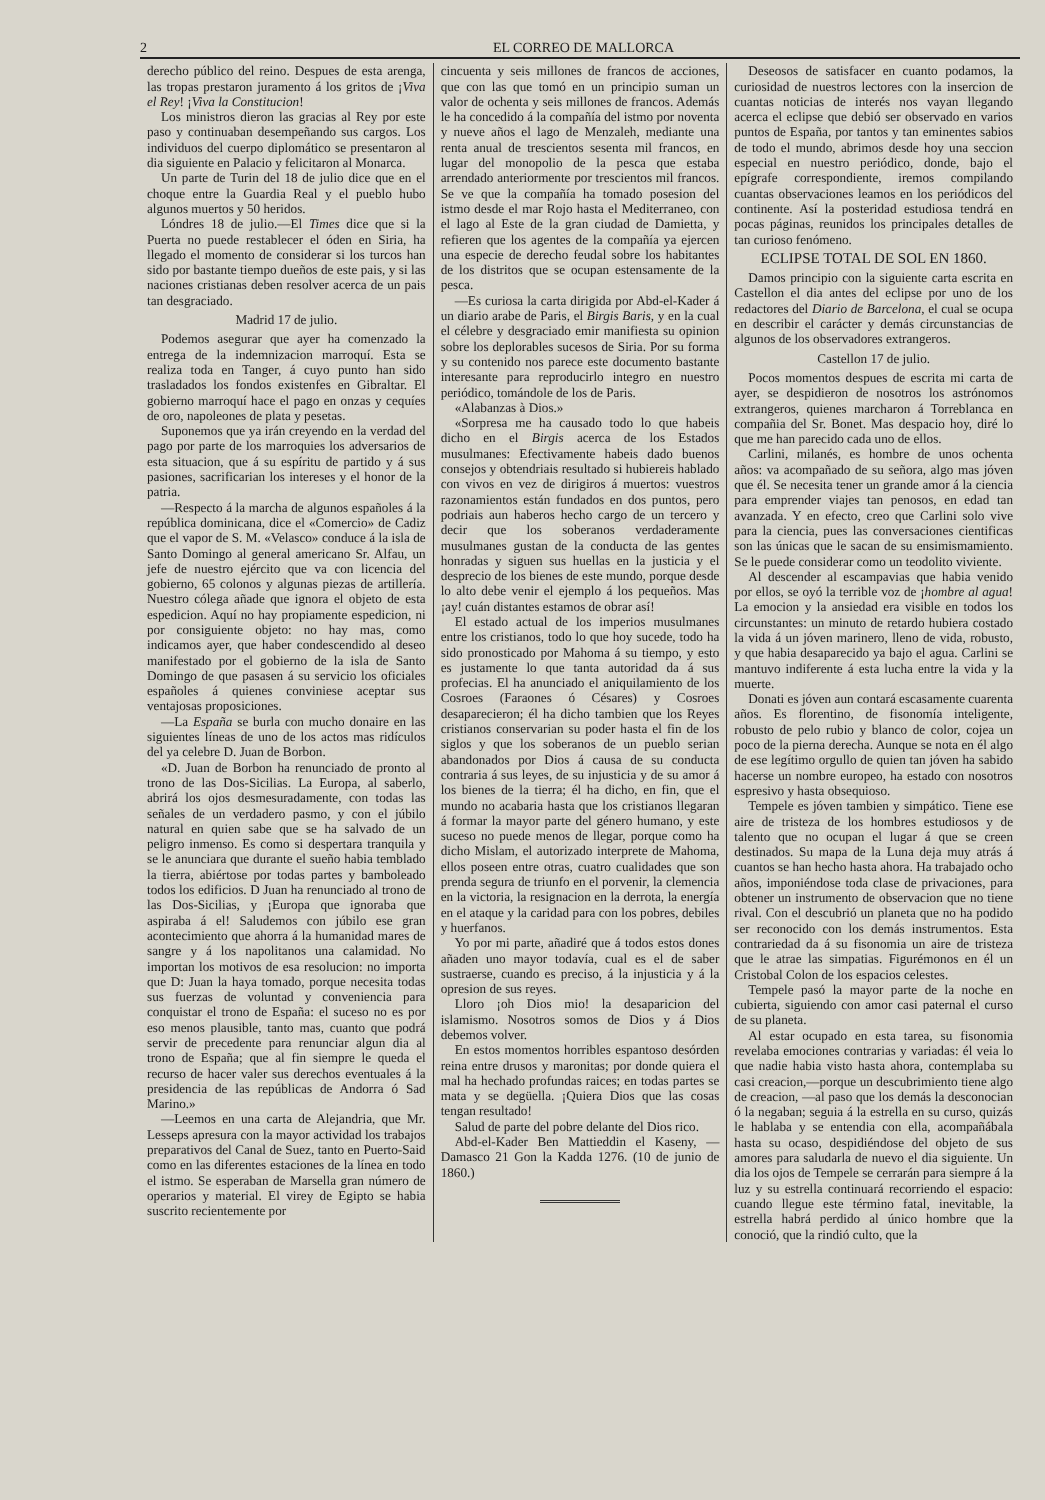2 EL CORREO DE MALLORCA
derecho público del reino. Despues de esta arenga, las tropas prestaron juramento á los gritos de ¡Viva el Rey! ¡Viva la Constitucion!
Los ministros dieron las gracias al Rey por este paso y continuaban desempeñando sus cargos. Los individuos del cuerpo diplomático se presentaron al dia siguiente en Palacio y felicitaron al Monarca.
Un parte de Turin del 18 de julio dice que en el choque entre la Guardia Real y el pueblo hubo algunos muertos y 50 heridos.
Lóndres 18 de julio.—El Times dice que si la Puerta no puede restablecer el óden en Siria, ha llegado el momento de considerar si los turcos han sido por bastante tiempo dueños de este pais, y si las naciones cristianas deben resolver acerca de un pais tan desgraciado.
Madrid 17 de julio.
Podemos asegurar que ayer ha comenzado la entrega de la indemnizacion marroquí. Esta se realiza toda en Tanger, á cuyo punto han sido trasladados los fondos existenfes en Gibraltar. El gobierno marroquí hace el pago en onzas y cequíes de oro, napoleones de plata y pesetas.
Suponemos que ya irán creyendo en la verdad del pago por parte de los marroquies los adversarios de esta situacion, que á su espíritu de partido y á sus pasiones, sacrificarian los intereses y el honor de la patria.
—Respecto á la marcha de algunos españoles á la república dominicana, dice el «Comercio» de Cadiz que el vapor de S. M. «Velasco» conduce á la isla de Santo Domingo al general americano Sr. Alfau, un jefe de nuestro ejército que va con licencia del gobierno, 65 colonos y algunas piezas de artillería. Nuestro cólega añade que ignora el objeto de esta espedicion. Aquí no hay propiamente espedicion, ni por consiguiente objeto: no hay mas, como indicamos ayer, que haber condescendido al deseo manifestado por el gobierno de la isla de Santo Domingo de que pasasen á su servicio los oficiales españoles á quienes conviniese aceptar sus ventajosas proposiciones.
—La España se burla con mucho donaire en las siguientes líneas de uno de los actos mas ridículos del ya celebre D. Juan de Borbon.
«D. Juan de Borbon ha renunciado de pronto al trono de las Dos-Sicilias. La Europa, al saberlo, abrirá los ojos desmesuradamente, con todas las señales de un verdadero pasmo, y con el júbilo natural en quien sabe que se ha salvado de un peligro inmenso. Es como si despertara tranquila y se le anunciara que durante el sueño habia temblado la tierra, abiértose por todas partes y bamboleado todos los edificios. D Juan ha renunciado al trono de las Dos-Sicilias, y ¡Europa que ignoraba que aspiraba á el! Saludemos con júbilo ese gran acontecimiento que ahorra á la humanidad mares de sangre y á los napolitanos una calamidad. No importan los motivos de esa resolucion: no importa que D: Juan la haya tomado, porque necesita todas sus fuerzas de voluntad y conveniencia para conquistar el trono de España: el suceso no es por eso menos plausible, tanto mas, cuanto que podrá servir de precedente para renunciar algun dia al trono de España; que al fin siempre le queda el recurso de hacer valer sus derechos eventuales á la presidencia de las repúblicas de Andorra ó Sad Marino.»
—Leemos en una carta de Alejandria, que Mr. Lesseps apresura con la mayor actividad los trabajos preparativos del Canal de Suez, tanto en Puerto-Said como en las diferentes estaciones de la línea en todo el istmo. Se esperaban de Marsella gran número de operarios y material. El virey de Egipto se habia suscrito recientemente por
cincuenta y seis millones de francos de acciones, que con las que tomó en un principio suman un valor de ochenta y seis millones de francos. Además le ha concedido á la compañía del istmo por noventa y nueve años el lago de Menzaleh, mediante una renta anual de trescientos sesenta mil francos, en lugar del monopolio de la pesca que estaba arrendado anteriormente por trescientos mil francos. Se ve que la compañía ha tomado posesion del istmo desde el mar Rojo hasta el Mediterraneo, con el lago al Este de la gran ciudad de Damietta, y refieren que los agentes de la compañía ya ejercen una especie de derecho feudal sobre los habitantes de los distritos que se ocupan estensamente de la pesca.
—Es curiosa la carta dirigida por Abd-el-Kader á un diario arabe de Paris, el Birgis Baris, y en la cual el célebre y desgraciado emir manifiesta su opinion sobre los deplorables sucesos de Siria. Por su forma y su contenido nos parece este documento bastante interesante para reproducirlo integro en nuestro periódico, tomándole de los de Paris.
«Alabanzas à Dios.»
«Sorpresa me ha causado todo lo que habeis dicho en el Birgis acerca de los Estados musulmanes: Efectivamente habeis dado buenos consejos y obtendriais resultado si hubiereis hablado con vivos en vez de dirigiros á muertos: vuestros razonamientos están fundados en dos puntos, pero podriais aun haberos hecho cargo de un tercero y decir que los soberanos verdaderamente musulmanes gustan de la conducta de las gentes honradas y siguen sus huellas en la justicia y el desprecio de los bienes de este mundo, porque desde lo alto debe venir el ejemplo á los pequeños. Mas ¡ay! cuán distantes estamos de obrar así!
El estado actual de los imperios musulmanes entre los cristianos, todo lo que hoy sucede, todo ha sido pronosticado por Mahoma á su tiempo, y esto es justamente lo que tanta autoridad da á sus profecias. El ha anunciado el aniquilamiento de los Cosroes (Faraones ó Césares) y Cosroes desaparecieron; él ha dicho tambien que los Reyes cristianos conservarian su poder hasta el fin de los siglos y que los soberanos de un pueblo serian abandonados por Dios á causa de su conducta contraria á sus leyes, de su injusticia y de su amor á los bienes de la tierra; él ha dicho, en fin, que el mundo no acabaria hasta que los cristianos llegaran á formar la mayor parte del género humano, y este suceso no puede menos de llegar, porque como ha dicho Mislam, el autorizado interprete de Mahoma, ellos poseen entre otras, cuatro cualidades que son prenda segura de triunfo en el porvenir, la clemencia en la victoria, la resignacion en la derrota, la energía en el ataque y la caridad para con los pobres, debiles y huerfanos.
Yo por mi parte, añadiré que á todos estos dones añaden uno mayor todavía, cual es el de saber sustraerse, cuando es preciso, á la injusticia y á la opresion de sus reyes.
Lloro ¡oh Dios mio! la desaparicion del islamismo. Nosotros somos de Dios y á Dios debemos volver.
En estos momentos horribles espantoso desórden reina entre drusos y maronitas; por donde quiera el mal ha hechado profundas raices; en todas partes se mata y se degüella. ¡Quiera Dios que las cosas tengan resultado!
Salud de parte del pobre delante del Dios rico.
Abd-el-Kader Ben Mattieddin el Kaseny, —Damasco 21 Gon la Kadda 1276. (10 de junio de 1860.)
Deseosos de satisfacer en cuanto podamos, la curiosidad de nuestros lectores con la insercion de cuantas noticias de interés nos vayan llegando acerca el eclipse que debió ser observado en varios puntos de España, por tantos y tan eminentes sabios de todo el mundo, abrimos desde hoy una seccion especial en nuestro periódico, donde, bajo el epígrafe correspondiente, iremos compilando cuantas observaciones leamos en los periódicos del continente. Así la posteridad estudiosa tendrá en pocas páginas, reunidos los principales detalles de tan curioso fenómeno.
ECLIPSE TOTAL DE SOL EN 1860.
Damos principio con la siguiente carta escrita en Castellon el dia antes del eclipse por uno de los redactores del Diario de Barcelona, el cual se ocupa en describir el carácter y demás circunstancias de algunos de los observadores extrangeros.
Castellon 17 de julio.
Pocos momentos despues de escrita mi carta de ayer, se despidieron de nosotros los astrónomos extrangeros, quienes marcharon á Torreblanca en compañia del Sr. Bonet. Mas despacio hoy, diré lo que me han parecido cada uno de ellos.
Carlini, milanés, es hombre de unos ochenta años: va acompañado de su señora, algo mas jóven que él. Se necesita tener un grande amor á la ciencia para emprender viajes tan penosos, en edad tan avanzada. Y en efecto, creo que Carlini solo vive para la ciencia, pues las conversaciones cientificas son las únicas que le sacan de su ensimismamiento. Se le puede considerar como un teodolito viviente.
Al descender al escampavias que habia venido por ellos, se oyó la terrible voz de ¡hombre al agua! La emocion y la ansiedad era visible en todos los circunstantes: un minuto de retardo hubiera costado la vida á un jóven marinero, lleno de vida, robusto, y que habia desaparecido ya bajo el agua. Carlini se mantuvo indiferente á esta lucha entre la vida y la muerte.
Donati es jóven aun contará escasamente cuarenta años. Es florentino, de fisonomía inteligente, robusto de pelo rubio y blanco de color, cojea un poco de la pierna derecha. Aunque se nota en él algo de ese legítimo orgullo de quien tan jóven ha sabido hacerse un nombre europeo, ha estado con nosotros espresivo y hasta obsequioso.
Tempele es jóven tambien y simpático. Tiene ese aire de tristeza de los hombres estudiosos y de talento que no ocupan el lugar á que se creen destinados. Su mapa de la Luna deja muy atrás á cuantos se han hecho hasta ahora. Ha trabajado ocho años, imponiéndose toda clase de privaciones, para obtener un instrumento de observacion que no tiene rival. Con el descubrió un planeta que no ha podido ser reconocido con los demás instrumentos. Esta contrariedad da á su fisonomia un aire de tristeza que le atrae las simpatias. Figurémonos en él un Cristobal Colon de los espacios celestes.
Tempele pasó la mayor parte de la noche en cubierta, siguiendo con amor casi paternal el curso de su planeta.
Al estar ocupado en esta tarea, su fisonomia revelaba emociones contrarias y variadas: él veia lo que nadie habia visto hasta ahora, contemplaba su casi creacion,—porque un descubrimiento tiene algo de creacion, —al paso que los demás la desconocian ó la negaban; seguia á la estrella en su curso, quizás le hablaba y se entendia con ella, acompañábala hasta su ocaso, despidiéndose del objeto de sus amores para saludarla de nuevo el dia siguiente. Un dia los ojos de Tempele se cerrarán para siempre á la luz y su estrella continuará recorriendo el espacio: cuando llegue este término fatal, inevitable, la estrella habrá perdido al único hombre que la conoció, que la rindió culto, que la